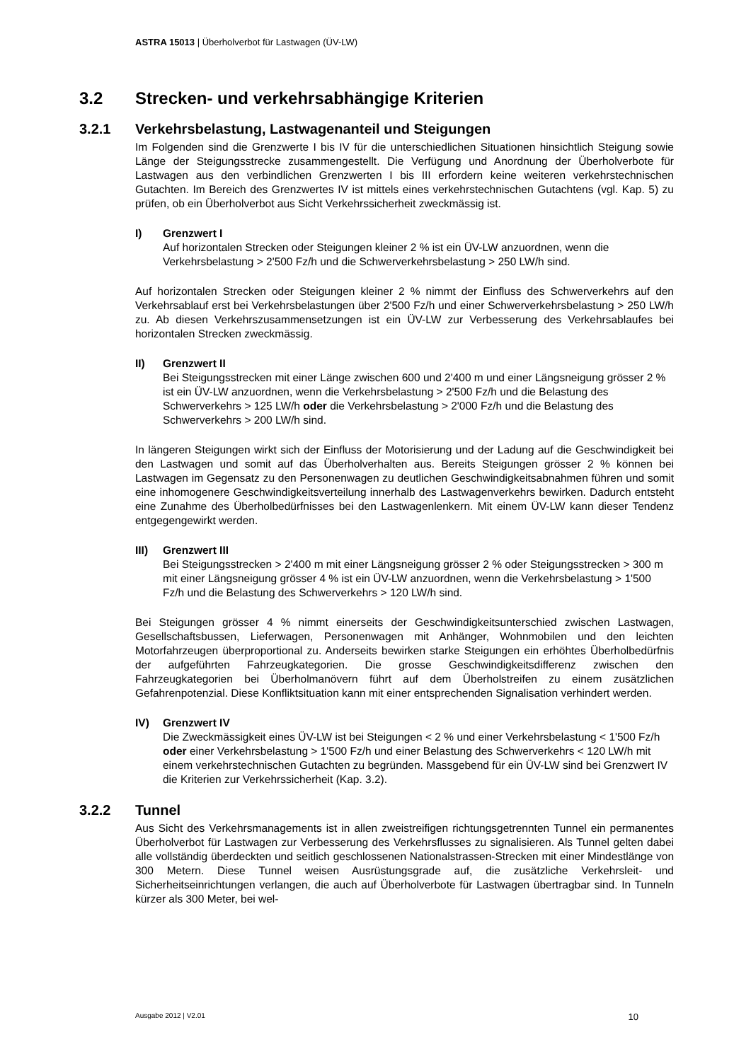ASTRA 15013 | Überholverbot für Lastwagen (ÜV-LW)
3.2 Strecken- und verkehrsabhängige Kriterien
3.2.1 Verkehrsbelastung, Lastwagenanteil und Steigungen
Im Folgenden sind die Grenzwerte I bis IV für die unterschiedlichen Situationen hinsichtlich Steigung sowie Länge der Steigungsstrecke zusammengestellt. Die Verfügung und Anordnung der Überholverbote für Lastwagen aus den verbindlichen Grenzwerten I bis III erfordern keine weiteren verkehrstechnischen Gutachten. Im Bereich des Grenzwertes IV ist mittels eines verkehrstechnischen Gutachtens (vgl. Kap. 5) zu prüfen, ob ein Überholverbot aus Sicht Verkehrssicherheit zweckmässig ist.
I) Grenzwert I
Auf horizontalen Strecken oder Steigungen kleiner 2 % ist ein ÜV-LW anzuordnen, wenn die Verkehrsbelastung > 2'500 Fz/h und die Schwerverkehrsbelastung > 250 LW/h sind.
Auf horizontalen Strecken oder Steigungen kleiner 2 % nimmt der Einfluss des Schwerverkehrs auf den Verkehrsablauf erst bei Verkehrsbelastungen über 2'500 Fz/h und einer Schwerverkehrsbelastung > 250 LW/h zu. Ab diesen Verkehrszusammensetzungen ist ein ÜV-LW zur Verbesserung des Verkehrsablaufes bei horizontalen Strecken zweckmässig.
II) Grenzwert II
Bei Steigungsstrecken mit einer Länge zwischen 600 und 2'400 m und einer Längsneigung grösser 2 % ist ein ÜV-LW anzuordnen, wenn die Verkehrsbelastung > 2'500 Fz/h und die Belastung des Schwerverkehrs > 125 LW/h oder die Verkehrsbelastung > 2'000 Fz/h und die Belastung des Schwerverkehrs > 200 LW/h sind.
In längeren Steigungen wirkt sich der Einfluss der Motorisierung und der Ladung auf die Geschwindigkeit bei den Lastwagen und somit auf das Überholverhalten aus. Bereits Steigungen grösser 2 % können bei Lastwagen im Gegensatz zu den Personenwagen zu deutlichen Geschwindigkeitsabnahmen führen und somit eine inhomogenere Geschwindigkeitsverteilung innerhalb des Lastwagenverkehrs bewirken. Dadurch entsteht eine Zunahme des Überholbedürfnisses bei den Lastwagenlenkern. Mit einem ÜV-LW kann dieser Tendenz entgegengewirkt werden.
III) Grenzwert III
Bei Steigungsstrecken > 2'400 m mit einer Längsneigung grösser 2 % oder Steigungsstrecken > 300 m mit einer Längsneigung grösser 4 % ist ein ÜV-LW anzuordnen, wenn die Verkehrsbelastung > 1'500 Fz/h und die Belastung des Schwerverkehrs > 120 LW/h sind.
Bei Steigungen grösser 4 % nimmt einerseits der Geschwindigkeitsunterschied zwischen Lastwagen, Gesellschaftsbussen, Lieferwagen, Personenwagen mit Anhänger, Wohnmobilen und den leichten Motorfahrzeugen überproportional zu. Anderseits bewirken starke Steigungen ein erhöhtes Überholbedürfnis der aufgeführten Fahrzeugkategorien. Die grosse Geschwindigkeitsdifferenz zwischen den Fahrzeugkategorien bei Überholmanövern führt auf dem Überholstreifen zu einem zusätzlichen Gefahrenpotenzial. Diese Konfliktsituation kann mit einer entsprechenden Signalisation verhindert werden.
IV) Grenzwert IV
Die Zweckmässigkeit eines ÜV-LW ist bei Steigungen < 2 % und einer Verkehrsbelastung < 1'500 Fz/h oder einer Verkehrsbelastung > 1'500 Fz/h und einer Belastung des Schwerverkehrs < 120 LW/h mit einem verkehrstechnischen Gutachten zu begründen. Massgebend für ein ÜV-LW sind bei Grenzwert IV die Kriterien zur Verkehrssicherheit (Kap. 3.2).
3.2.2 Tunnel
Aus Sicht des Verkehrsmanagements ist in allen zweistreifigen richtungsgetrennten Tunnel ein permanentes Überholverbot für Lastwagen zur Verbesserung des Verkehrsflusses zu signalisieren. Als Tunnel gelten dabei alle vollständig überdeckten und seitlich geschlossenen Nationalstrassen-Strecken mit einer Mindestlänge von 300 Metern. Diese Tunnel weisen Ausrüstungsgrade auf, die zusätzliche Verkehrsleit- und Sicherheitseinrichtungen verlangen, die auch auf Überholverbote für Lastwagen übertragbar sind. In Tunneln kürzer als 300 Meter, bei wel-
Ausgabe 2012 | V2.01 10